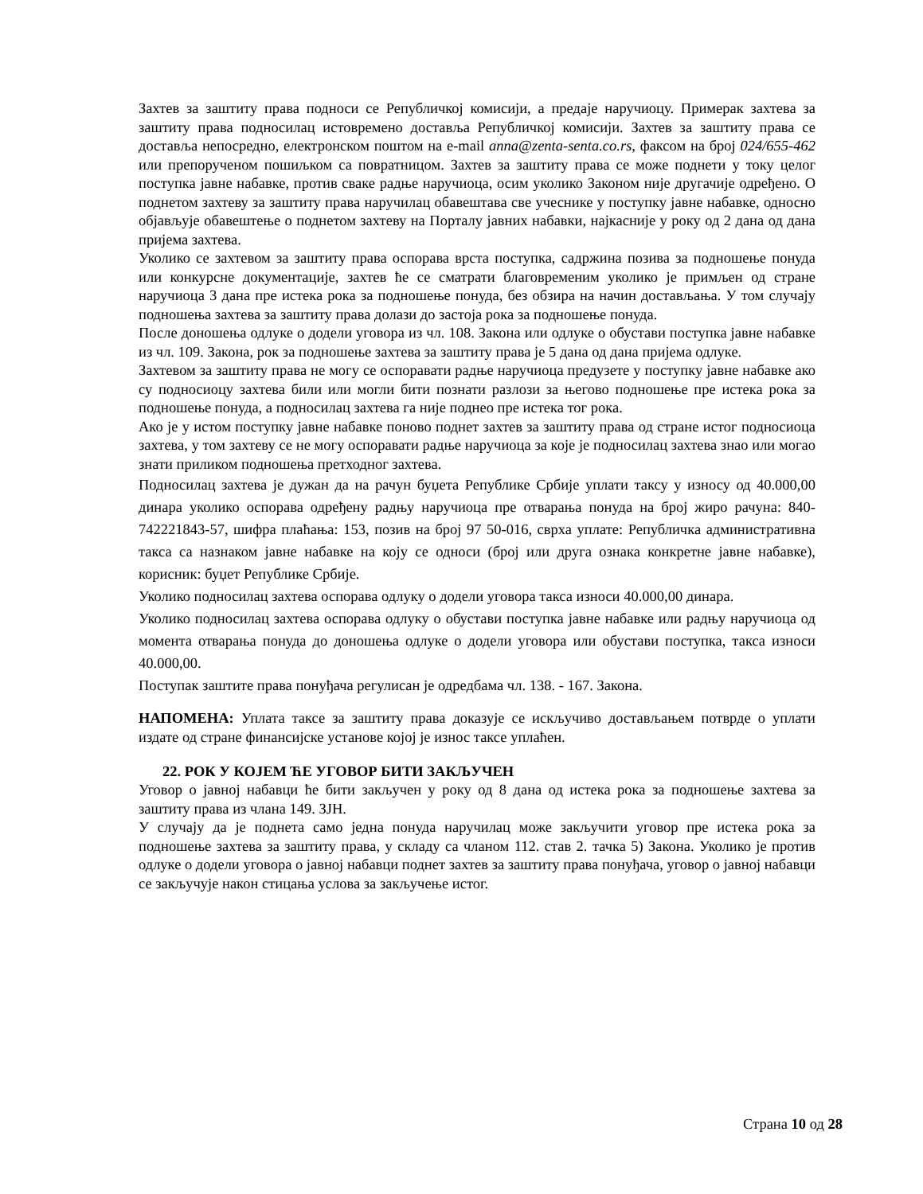Захтев за заштиту права подноси се Републичкој комисији, а предаје наручиоцу. Примерак захтева за заштиту права подносилац истовремено доставља Републичкој комисији. Захтев за заштиту права се доставља непосредно, електронском поштом на e-mail anna@zenta-senta.co.rs, факсом на број 024/655-462 или препорученом пошиљком са повратницом. Захтев за заштиту права се може поднети у току целог поступка јавне набавке, против сваке радње наручиоца, осим уколико Законом није другачије одређено. О поднетом захтеву за заштиту права наручилац обавештава све учеснике у поступку јавне набавке, односно објављује обавештење о поднетом захтеву на Порталу јавних набавки, најкасније у року од 2 дана од дана пријема захтева.
Уколико се захтевом за заштиту права оспорава врста поступка, садржина позива за подношење понуда или конкурсне документације, захтев ће се сматрати благовременим уколико је примљен од стране наручиоца 3 дана пре истека рока за подношење понуда, без обзира на начин достављања. У том случају подношења захтева за заштиту права долази до застоја рока за подношење понуда.
После доношења одлуке о додели уговора из чл. 108. Закона или одлуке о обустави поступка јавне набавке из чл. 109. Закона, рок за подношење захтева за заштиту права је 5 дана од дана пријема одлуке.
Захтевом за заштиту права не могу се оспоравати радње наручиоца предузете у поступку јавне набавке ако су подносиоцу захтева били или могли бити познати разлози за његово подношење пре истека рока за подношење понуда, а подносилац захтева га није поднео пре истека тог рока.
Ако је у истом поступку јавне набавке поново поднет захтев за заштиту права од стране истог подносиоца захтева, у том захтеву се не могу оспоравати радње наручиоца за које је подносилац захтева знао или могао знати приликом подношења претходног захтева.
Подносилац захтева је дужан да на рачун буџета Републике Србије уплати таксу у износу од 40.000,00 динара уколико оспорава одређену радњу наручиоца пре отварања понуда на број жиро рачуна: 840-742221843-57, шифра плаћања: 153, позив на број 97 50-016, сврха уплате: Републичка административна такса са назнаком јавне набавке на коју се односи (број или друга ознака конкретне јавне набавке), корисник: буџет Републике Србије.
Уколико подносилац захтева оспорава одлуку о додели уговора такса износи 40.000,00 динара.
Уколико подносилац захтева оспорава одлуку о обустави поступка јавне набавке или радњу наручиоца од момента отварања понуда до доношења одлуке о додели уговора или обустави поступка, такса износи 40.000,00.
Поступак заштите права понуђача регулисан је одредбама чл. 138. - 167. Закона.
НАПОМЕНА: Уплата таксе за заштиту права доказује се искључиво достављањем потврде о уплати издате од стране финансијске установе којој је износ таксе уплаћен.
22. РОК У КОЈЕМ ЋЕ УГОВОР БИТИ ЗАКЉУЧЕН
Уговор о јавној набавци ће бити закључен у року од 8 дана од истека рока за подношење захтева за заштиту права из члана 149. ЗЈН.
У случају да је поднета само једна понуда наручилац може закључити уговор пре истека рока за подношење захтева за заштиту права, у складу са чланом 112. став 2. тачка 5) Закона. Уколико је против одлуке о додели уговора о јавној набавци поднет захтев за заштиту права понуђача, уговор о јавној набавци се закључује након стицања услова за закључење истог.
Страна 10 од 28